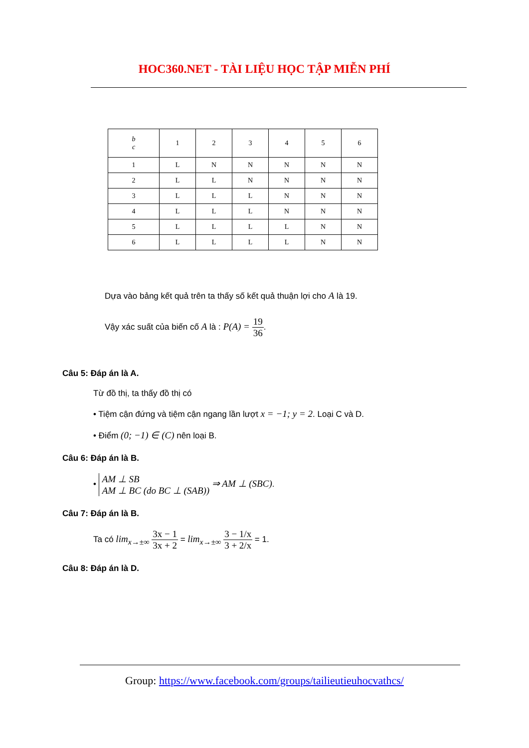HOC360.NET - TÀI LIỆU HỌC TẬP MIỄN PHÍ
| b c | 1 | 2 | 3 | 4 | 5 | 6 |
| 1 | L | N | N | N | N | N |
| 2 | L | L | N | N | N | N |
| 3 | L | L | L | N | N | N |
| 4 | L | L | L | N | N | N |
| 5 | L | L | L | L | N | N |
| 6 | L | L | L | L | N | N |
Dựa vào bảng kết quả trên ta thấy số kết quả thuận lợi cho A là 19.
Vậy xác suất của biến cố A là : P(A) = 19 36.
Câu 5: Đáp án là A.
Từ đồ thị, ta thấy đồ thị có
• Tiệm cận đứng và tiệm cận ngang lần lượt x = −1; y = 2. Loại C và D.
• Điểm (0; −1) ∈ (C) nên loại B.
Câu 6: Đáp án là B.
• AM ⊥ SB
AM ⊥ BC (do BC ⊥ (SAB)) ⇒ AM ⊥ (SBC).
Câu 7: Đáp án là B.
Ta có lim<sub>x→±∞</sub> 3x − 1 3x + 2 = lim<sub>x→±∞</sub> 3 − 1/x 3 + 2/x = 1.
Câu 8: Đáp án là D.
Group: https://www.facebook.com/groups/tailieutieuhocvathcs/